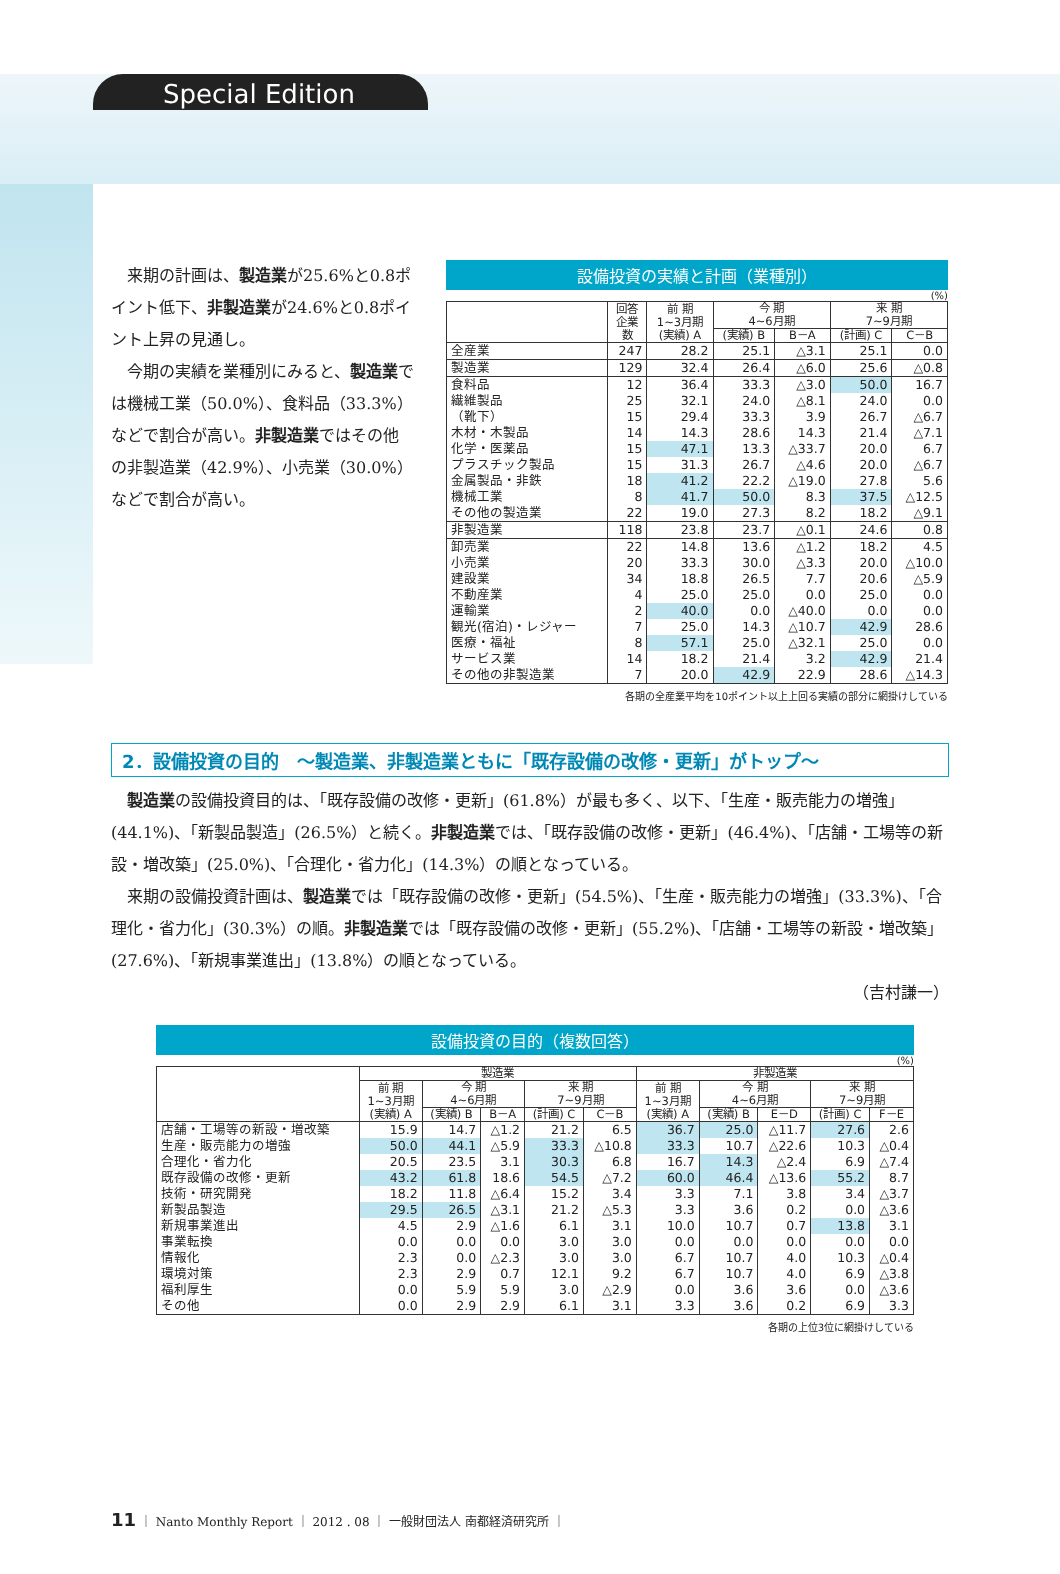Special Edition
来期の計画は、製造業が25.6%と0.8ポイント低下、非製造業が24.6%と0.8ポイント上昇の見通し。
今期の実績を業種別にみると、製造業では機械工業（50.0%）、食料品（33.3%）などで割合が高い。非製造業ではその他の非製造業（42.9%）、小売業（30.0%）などで割合が高い。
設備投資の実績と計画（業種別）
(%)
| | 回答 企業 数 | 前 期 1~3月期 (実績) A | 今 期 4~6月期 | | 来 期 7~9月期 | |
| --- | --- | --- | --- | --- | --- | --- |
| | | | (実績) B | B－A | (計画) C | C－B |
| 全産業 | 247 | 28.2 | 25.1 | △3.1 | 25.1 | 0.0 |
| 製造業 | 129 | 32.4 | 26.4 | △6.0 | 25.6 | △0.8 |
| 食料品 | 12 | 36.4 | 33.3 | △3.0 | 50.0 | 16.7 |
| 繊維製品 | 25 | 32.1 | 24.0 | △8.1 | 24.0 | 0.0 |
| （靴下） | 15 | 29.4 | 33.3 | 3.9 | 26.7 | △6.7 |
| 木材・木製品 | 14 | 14.3 | 28.6 | 14.3 | 21.4 | △7.1 |
| 化学・医薬品 | 15 | 47.1 | 13.3 | △33.7 | 20.0 | 6.7 |
| プラスチック製品 | 15 | 31.3 | 26.7 | △4.6 | 20.0 | △6.7 |
| 金属製品・非鉄 | 18 | 41.2 | 22.2 | △19.0 | 27.8 | 5.6 |
| 機械工業 | 8 | 41.7 | 50.0 | 8.3 | 37.5 | △12.5 |
| その他の製造業 | 22 | 19.0 | 27.3 | 8.2 | 18.2 | △9.1 |
| 非製造業 | 118 | 23.8 | 23.7 | △0.1 | 24.6 | 0.8 |
| 卸売業 | 22 | 14.8 | 13.6 | △1.2 | 18.2 | 4.5 |
| 小売業 | 20 | 33.3 | 30.0 | △3.3 | 20.0 | △10.0 |
| 建設業 | 34 | 18.8 | 26.5 | 7.7 | 20.6 | △5.9 |
| 不動産業 | 4 | 25.0 | 25.0 | 0.0 | 25.0 | 0.0 |
| 運輸業 | 2 | 40.0 | 0.0 | △40.0 | 0.0 | 0.0 |
| 観光(宿泊)・レジャー | 7 | 25.0 | 14.3 | △10.7 | 42.9 | 28.6 |
| 医療・福祉 | 8 | 57.1 | 25.0 | △32.1 | 25.0 | 0.0 |
| サービス業 | 14 | 18.2 | 21.4 | 3.2 | 42.9 | 21.4 |
| その他の非製造業 | 7 | 20.0 | 42.9 | 22.9 | 28.6 | △14.3 |
各期の全産業平均を10ポイント以上上回る実績の部分に網掛けしている
2．設備投資の目的　～製造業、非製造業ともに「既存設備の改修・更新」がトップ～
製造業の設備投資目的は、「既存設備の改修・更新」(61.8%）が最も多く、以下、「生産・販売能力の増強」(44.1%)、「新製品製造」(26.5%）と続く。非製造業では、「既存設備の改修・更新」(46.4%)、「店舗・工場等の新設・増改築」(25.0%)、「合理化・省力化」(14.3%）の順となっている。
来期の設備投資計画は、製造業では「既存設備の改修・更新」(54.5%)、「生産・販売能力の増強」(33.3%)、「合理化・省力化」(30.3%）の順。非製造業では「既存設備の改修・更新」(55.2%)、「店舗・工場等の新設・増改築」(27.6%)、「新規事業進出」(13.8%）の順となっている。
（吉村謙一）
設備投資の目的（複数回答）
(%)
| | 製造業 | | | | | 非製造業 | | | | |
| --- | --- | --- | --- | --- | --- | --- | --- | --- | --- | --- |
| | 前 期 1~3月期 (実績) A | 今 期 4~6月期 | | 来 期 7~9月期 | | 前 期 1~3月期 (実績) A | 今 期 4~6月期 | | 来 期 7~9月期 | |
| | | (実績) B | B－A | (計画) C | C－B | | (実績) B | E－D | (計画) C | F－E |
| 店舗・工場等の新設・増改築 | 15.9 | 14.7 | △1.2 | 21.2 | 6.5 | 36.7 | 25.0 | △11.7 | 27.6 | 2.6 |
| 生産・販売能力の増強 | 50.0 | 44.1 | △5.9 | 33.3 | △10.8 | 33.3 | 10.7 | △22.6 | 10.3 | △0.4 |
| 合理化・省力化 | 20.5 | 23.5 | 3.1 | 30.3 | 6.8 | 16.7 | 14.3 | △2.4 | 6.9 | △7.4 |
| 既存設備の改修・更新 | 43.2 | 61.8 | 18.6 | 54.5 | △7.2 | 60.0 | 46.4 | △13.6 | 55.2 | 8.7 |
| 技術・研究開発 | 18.2 | 11.8 | △6.4 | 15.2 | 3.4 | 3.3 | 7.1 | 3.8 | 3.4 | △3.7 |
| 新製品製造 | 29.5 | 26.5 | △3.1 | 21.2 | △5.3 | 3.3 | 3.6 | 0.2 | 0.0 | △3.6 |
| 新規事業進出 | 4.5 | 2.9 | △1.6 | 6.1 | 3.1 | 10.0 | 10.7 | 0.7 | 13.8 | 3.1 |
| 事業転換 | 0.0 | 0.0 | 0.0 | 3.0 | 3.0 | 0.0 | 0.0 | 0.0 | 0.0 | 0.0 |
| 情報化 | 2.3 | 0.0 | △2.3 | 3.0 | 3.0 | 6.7 | 10.7 | 4.0 | 10.3 | △0.4 |
| 環境対策 | 2.3 | 2.9 | 0.7 | 12.1 | 9.2 | 6.7 | 10.7 | 4.0 | 6.9 | △3.8 |
| 福利厚生 | 0.0 | 5.9 | 5.9 | 3.0 | △2.9 | 0.0 | 3.6 | 3.6 | 0.0 | △3.6 |
| その他 | 0.0 | 2.9 | 2.9 | 6.1 | 3.1 | 3.3 | 3.6 | 0.2 | 6.9 | 3.3 |
各期の上位3位に網掛けしている
11 ｜ Nanto Monthly Report ｜ 2012 . 08 ｜ 一般財団法人 南都経済研究所 ｜